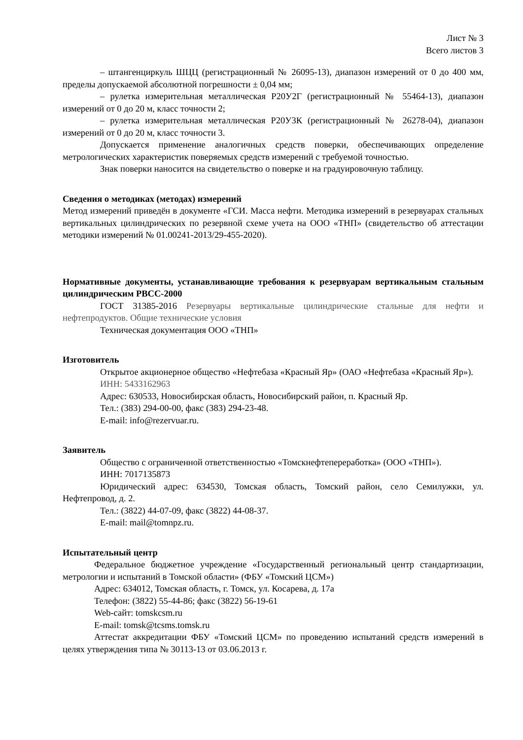Лист № 3
Всего листов 3
– штангенциркуль ШЦЦ (регистрационный № 26095-13), диапазон измерений от 0 до 400 мм, пределы допускаемой абсолютной погрешности ± 0,04 мм;
– рулетка измерительная металлическая Р20У2Г (регистрационный № 55464-13), диапазон измерений от 0 до 20 м, класс точности 2;
– рулетка измерительная металлическая Р20У3К (регистрационный № 26278-04), диапазон измерений от 0 до 20 м, класс точности 3.
Допускается применение аналогичных средств поверки, обеспечивающих определение метрологических характеристик поверяемых средств измерений с требуемой точностью.
Знак поверки наносится на свидетельство о поверке и на градуировочную таблицу.
Сведения о методиках (методах) измерений
Метод измерений приведён в документе «ГСИ. Масса нефти. Методика измерений в резервуарах стальных вертикальных цилиндрических по резервной схеме учета на ООО «ТНП» (свидетельство об аттестации методики измерений № 01.00241-2013/29-455-2020).
Нормативные документы, устанавливающие требования к резервуарам вертикальным стальным цилиндрическим РВСС-2000
ГОСТ 31385-2016 Резервуары вертикальные цилиндрические стальные для нефти и нефтепродуктов. Общие технические условия
Техническая документация ООО «ТНП»
Изготовитель
Открытое акционерное общество «Нефтебаза «Красный Яр» (ОАО «Нефтебаза «Красный Яр»).
ИНН: 5433162963
Адрес: 630533, Новосибирская область, Новосибирский район, п. Красный Яр.
Тел.: (383) 294-00-00, факс (383) 294-23-48.
E-mail: info@rezervuar.ru.
Заявитель
Общество с ограниченной ответственностью «Томскнефтепереработка» (ООО «ТНП»).
ИНН: 7017135873
Юридический адрес: 634530, Томская область, Томский район, село Семилужки, ул. Нефтепровод, д. 2.
Тел.: (3822) 44-07-09, факс (3822) 44-08-37.
E-mail: mail@tomnpz.ru.
Испытательный центр
Федеральное бюджетное учреждение «Государственный региональный центр стандартизации, метрологии и испытаний в Томской области» (ФБУ «Томский ЦСМ»)
Адрес: 634012, Томская область, г. Томск, ул. Косарева, д. 17а
Телефон: (3822) 55-44-86; факс (3822) 56-19-61
Web-сайт: tomskcsm.ru
E-mail: tomsk@tcsms.tomsk.ru
Аттестат аккредитации ФБУ «Томский ЦСМ» по проведению испытаний средств измерений в целях утверждения типа № 30113-13 от 03.06.2013 г.